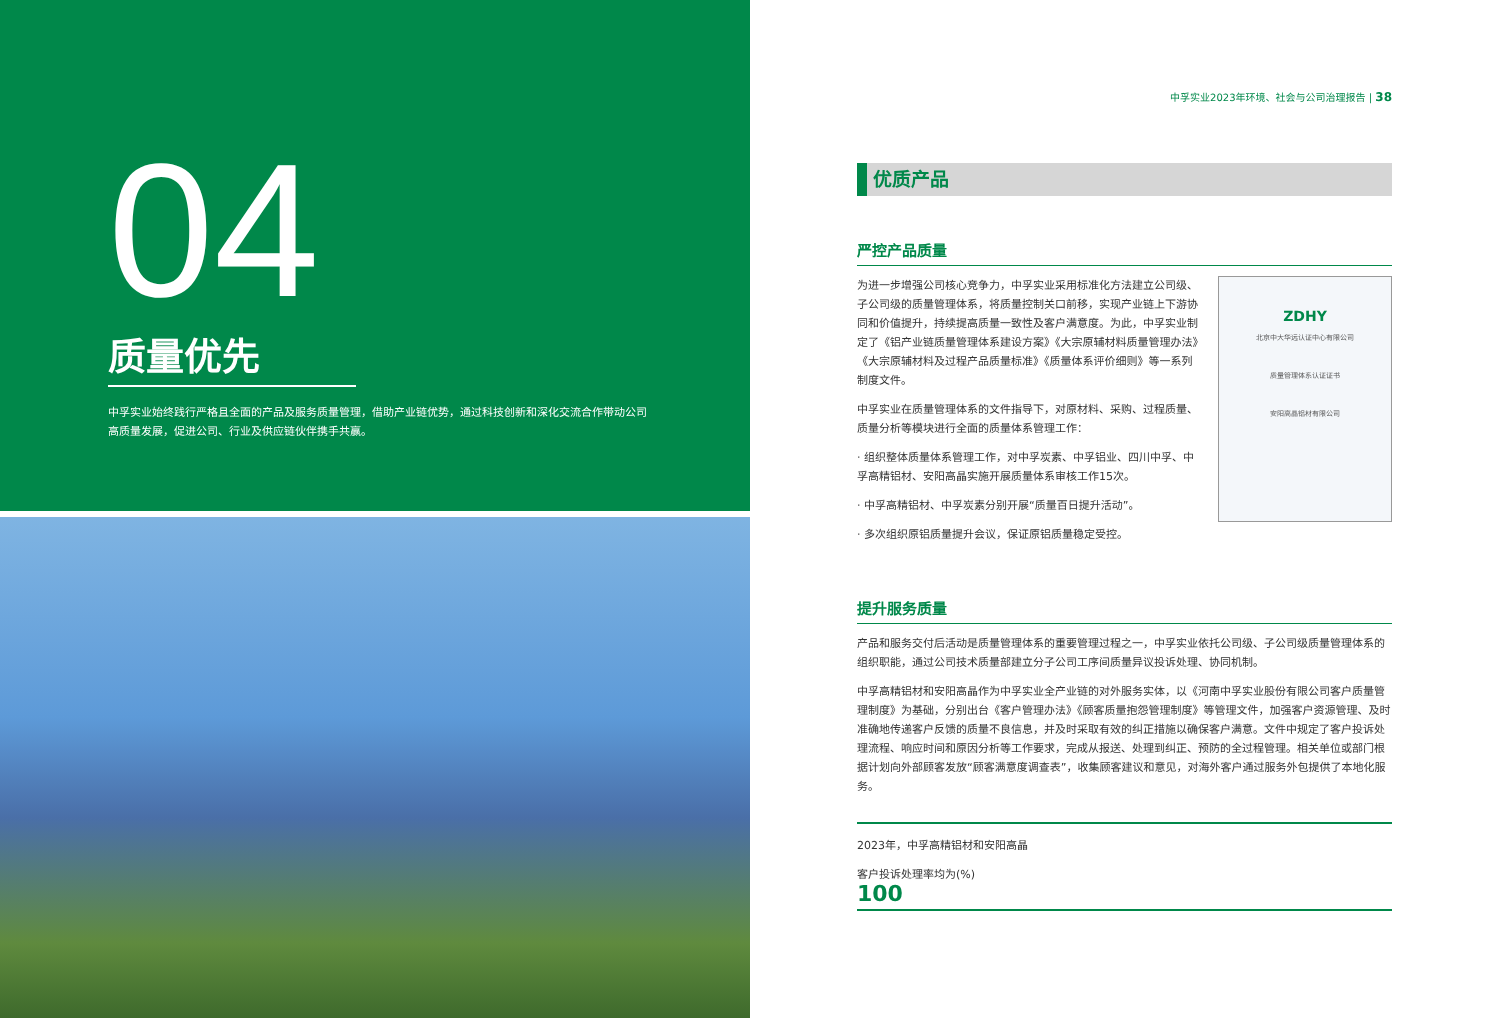04
质量优先
中孚实业始终践行严格且全面的产品及服务质量管理，借助产业链优势，通过科技创新和深化交流合作带动公司高质量发展，促进公司、行业及供应链伙伴携手共赢。
中孚实业2023年环境、社会与公司治理报告 | 38
优质产品
严控产品质量
为进一步增强公司核心竞争力，中孚实业采用标准化方法建立公司级、子公司级的质量管理体系，将质量控制关口前移，实现产业链上下游协同和价值提升，持续提高质量一致性及客户满意度。为此，中孚实业制定了《铝产业链质量管理体系建设方案》《大宗原辅材料质量管理办法》《大宗原辅材料及过程产品质量标准》《质量体系评价细则》等一系列制度文件。
中孚实业在质量管理体系的文件指导下，对原材料、采购、过程质量、质量分析等模块进行全面的质量体系管理工作：
· 组织整体质量体系管理工作，对中孚炭素、中孚铝业、四川中孚、中孚高精铝材、安阳高晶实施开展质量体系审核工作15次。
· 中孚高精铝材、中孚炭素分别开展“质量百日提升活动”。
· 多次组织原铝质量提升会议，保证原铝质量稳定受控。
ZDHY
北京中大华远认证中心有限公司
质量管理体系认证证书
安阳高晶铝材有限公司
提升服务质量
产品和服务交付后活动是质量管理体系的重要管理过程之一，中孚实业依托公司级、子公司级质量管理体系的组织职能，通过公司技术质量部建立分子公司工序间质量异议投诉处理、协同机制。
中孚高精铝材和安阳高晶作为中孚实业全产业链的对外服务实体，以《河南中孚实业股份有限公司客户质量管理制度》为基础，分别出台《客户管理办法》《顾客质量抱怨管理制度》等管理文件，加强客户资源管理、及时准确地传递客户反馈的质量不良信息，并及时采取有效的纠正措施以确保客户满意。文件中规定了客户投诉处理流程、响应时间和原因分析等工作要求，完成从报送、处理到纠正、预防的全过程管理。相关单位或部门根据计划向外部顾客发放“顾客满意度调查表”，收集顾客建议和意见，对海外客户通过服务外包提供了本地化服务。
2023年，中孚高精铝材和安阳高晶
客户投诉处理率均为(%)
100